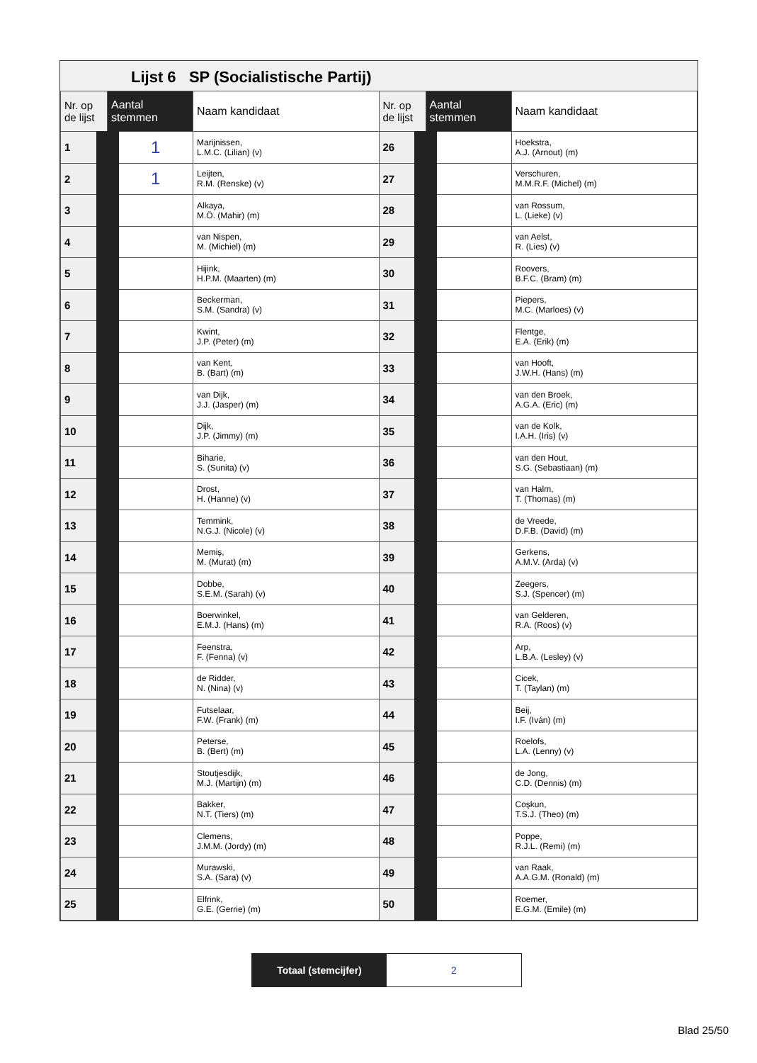Lijst 6 SP (Socialistische Partij)
| Nr. op de lijst | Aantal stemmen | Naam kandidaat | Nr. op de lijst | Aantal stemmen | Naam kandidaat |
| --- | --- | --- | --- | --- | --- |
| 1 | 1 | Marijnissen, L.M.C. (Lilian) (v) | 26 | | Hoekstra, A.J. (Arnout) (m) |
| 2 | 1 | Leijten, R.M. (Renske) (v) | 27 | | Verschuren, M.M.R.F. (Michel) (m) |
| 3 | | Alkaya, M.Ö. (Mahir) (m) | 28 | | van Rossum, L. (Lieke) (v) |
| 4 | | van Nispen, M. (Michiel) (m) | 29 | | van Aelst, R. (Lies) (v) |
| 5 | | Hijink, H.P.M. (Maarten) (m) | 30 | | Roovers, B.F.C. (Bram) (m) |
| 6 | | Beckerman, S.M. (Sandra) (v) | 31 | | Piepers, M.C. (Marloes) (v) |
| 7 | | Kwint, J.P. (Peter) (m) | 32 | | Flentge, E.A. (Erik) (m) |
| 8 | | van Kent, B. (Bart) (m) | 33 | | van Hooft, J.W.H. (Hans) (m) |
| 9 | | van Dijk, J.J. (Jasper) (m) | 34 | | van den Broek, A.G.A. (Eric) (m) |
| 10 | | Dijk, J.P. (Jimmy) (m) | 35 | | van de Kolk, I.A.H. (Iris) (v) |
| 11 | | Biharie, S. (Sunita) (v) | 36 | | van den Hout, S.G. (Sebastiaan) (m) |
| 12 | | Drost, H. (Hanne) (v) | 37 | | van Halm, T. (Thomas) (m) |
| 13 | | Temmink, N.G.J. (Nicole) (v) | 38 | | de Vreede, D.F.B. (David) (m) |
| 14 | | Memiş, M. (Murat) (m) | 39 | | Gerkens, A.M.V. (Arda) (v) |
| 15 | | Dobbe, S.E.M. (Sarah) (v) | 40 | | Zeegers, S.J. (Spencer) (m) |
| 16 | | Boerwinkel, E.M.J. (Hans) (m) | 41 | | van Gelderen, R.A. (Roos) (v) |
| 17 | | Feenstra, F. (Fenna) (v) | 42 | | Arp, L.B.A. (Lesley) (v) |
| 18 | | de Ridder, N. (Nina) (v) | 43 | | Cicek, T. (Taylan) (m) |
| 19 | | Futselaar, F.W. (Frank) (m) | 44 | | Beij, I.F. (Iván) (m) |
| 20 | | Peterse, B. (Bert) (m) | 45 | | Roelofs, L.A. (Lenny) (v) |
| 21 | | Stoutjesdijk, M.J. (Martijn) (m) | 46 | | de Jong, C.D. (Dennis) (m) |
| 22 | | Bakker, N.T. (Tiers) (m) | 47 | | Coşkun, T.S.J. (Theo) (m) |
| 23 | | Clemens, J.M.M. (Jordy) (m) | 48 | | Poppe, R.J.L. (Remi) (m) |
| 24 | | Murawski, S.A. (Sara) (v) | 49 | | van Raak, A.A.G.M. (Ronald) (m) |
| 25 | | Elfrink, G.E. (Gerrie) (m) | 50 | | Roemer, E.G.M. (Emile) (m) |
Totaal (stemcijfer) 2
Blad 25/50